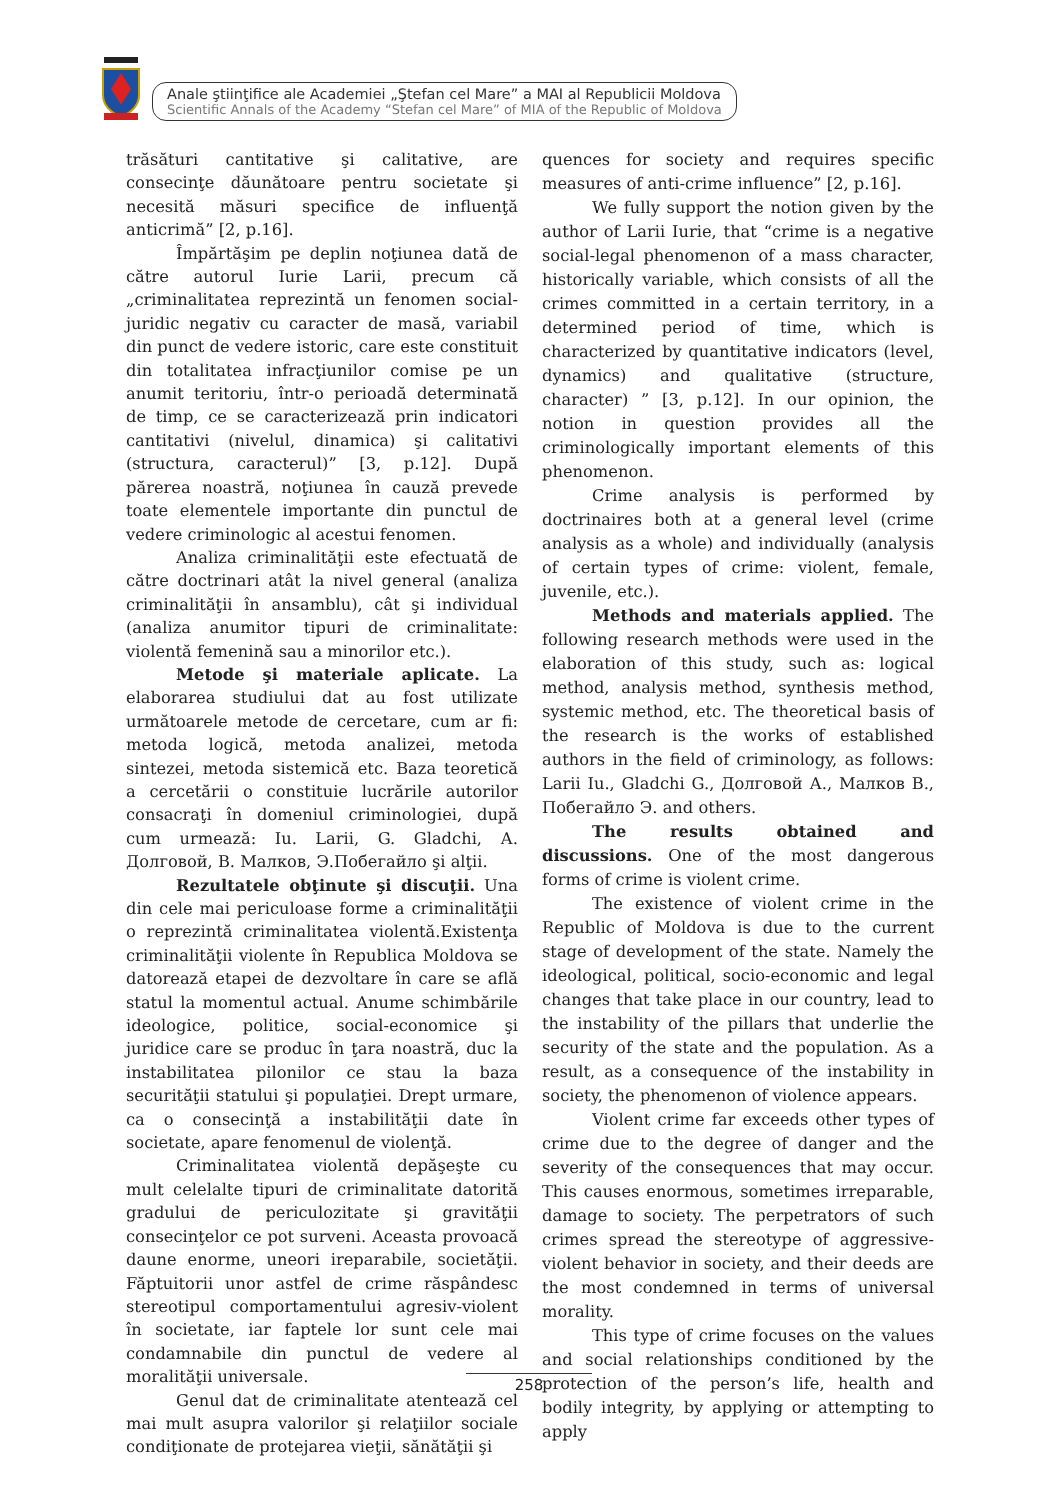Anale ştiinţifice ale Academiei „Ştefan cel Mare” a MAI al Republicii Moldova
Scientific Annals of the Academy “Stefan cel Mare” of MIA of the Republic of Moldova
trăsături cantitative şi calitative, are consecinţe dăunătoare pentru societate şi necesită măsuri specifice de influenţă anticrimă” [2, p.16].
Împărtăşim pe deplin noţiunea dată de către autorul Iurie Larii, precum că „criminalitatea reprezintă un fenomen social-juridic negativ cu caracter de masă, variabil din punct de vedere istoric, care este constituit din totalitatea infracţiunilor comise pe un anumit teritoriu, într-o perioadă determinată de timp, ce se caracterizează prin indicatori cantitativi (nivelul, dinamica) şi calitativi (structura, caracterul)” [3, p.12]. După părerea noastră, noţiunea în cauză prevede toate elementele importante din punctul de vedere criminologic al acestui fenomen.
Analiza criminalităţii este efectuată de către doctrinari atât la nivel general (analiza criminalităţii în ansamblu), cât şi individual (analiza anumitor tipuri de criminalitate: violentă femenină sau a minorilor etc.).
Metode şi materiale aplicate. La elaborarea studiului dat au fost utilizate următoarele metode de cercetare, cum ar fi: metoda logică, metoda analizei, metoda sintezei, metoda sistemică etc. Baza teoretică a cercetării o constituie lucrările autorilor consacraţi în domeniul criminologiei, după cum urmează: Iu. Larii, G. Gladchi, А. Долговой, В. Малков, Э.Побегайло şi alţii.
Rezultatele obţinute şi discuţii. Una din cele mai periculoase forme a criminalităţii o reprezintă criminalitatea violentă.Existenţa criminalităţii violente în Republica Moldova se datorează etapei de dezvoltare în care se află statul la momentul actual. Anume schimbările ideologice, politice, social-economice şi juridice care se produc în ţara noastră, duc la instabilitatea pilonilor ce stau la baza securităţii statului şi populaţiei. Drept urmare, ca o consecinţă a instabilităţii date în societate, apare fenomenul de violenţă.
Criminalitatea violentă depăşeşte cu mult celelalte tipuri de criminalitate datorită gradului de periculozitate şi gravităţii consecinţelor ce pot surveni. Aceasta provoacă daune enorme, uneori ireparabile, societăţii. Făptuitorii unor astfel de crime răspândesc stereotipul comportamentului agresiv-violent în societate, iar faptele lor sunt cele mai condamnabile din punctul de vedere al moralităţii universale.
Genul dat de criminalitate atentează cel mai mult asupra valorilor şi relaţiilor sociale condiţionate de protejarea vieţii, sănătăţii şi
quences for society and requires specific measures of anti-crime influence” [2, p.16].
We fully support the notion given by the author of Larii Iurie, that “crime is a negative social-legal phenomenon of a mass character, historically variable, which consists of all the crimes committed in a certain territory, in a determined period of time, which is characterized by quantitative indicators (level, dynamics) and qualitative (structure, character) ” [3, p.12]. In our opinion, the notion in question provides all the criminologically important elements of this phenomenon.
Crime analysis is performed by doctrinaires both at a general level (crime analysis as a whole) and individually (analysis of certain types of crime: violent, female, juvenile, etc.).
Methods and materials applied. The following research methods were used in the elaboration of this study, such as: logical method, analysis method, synthesis method, systemic method, etc. The theoretical basis of the research is the works of established authors in the field of criminology, as follows: Larii Iu., Gladchi G., Долговой А., Малков В., Побегайло Э. and others.
The results obtained and discussions. One of the most dangerous forms of crime is violent crime.
The existence of violent crime in the Republic of Moldova is due to the current stage of development of the state. Namely the ideological, political, socio-economic and legal changes that take place in our country, lead to the instability of the pillars that underlie the security of the state and the population. As a result, as a consequence of the instability in society, the phenomenon of violence appears.
Violent crime far exceeds other types of crime due to the degree of danger and the severity of the consequences that may occur. This causes enormous, sometimes irreparable, damage to society. The perpetrators of such crimes spread the stereotype of aggressive-violent behavior in society, and their deeds are the most condemned in terms of universal morality.
This type of crime focuses on the values and social relationships conditioned by the protection of the person’s life, health and bodily integrity, by applying or attempting to apply
258